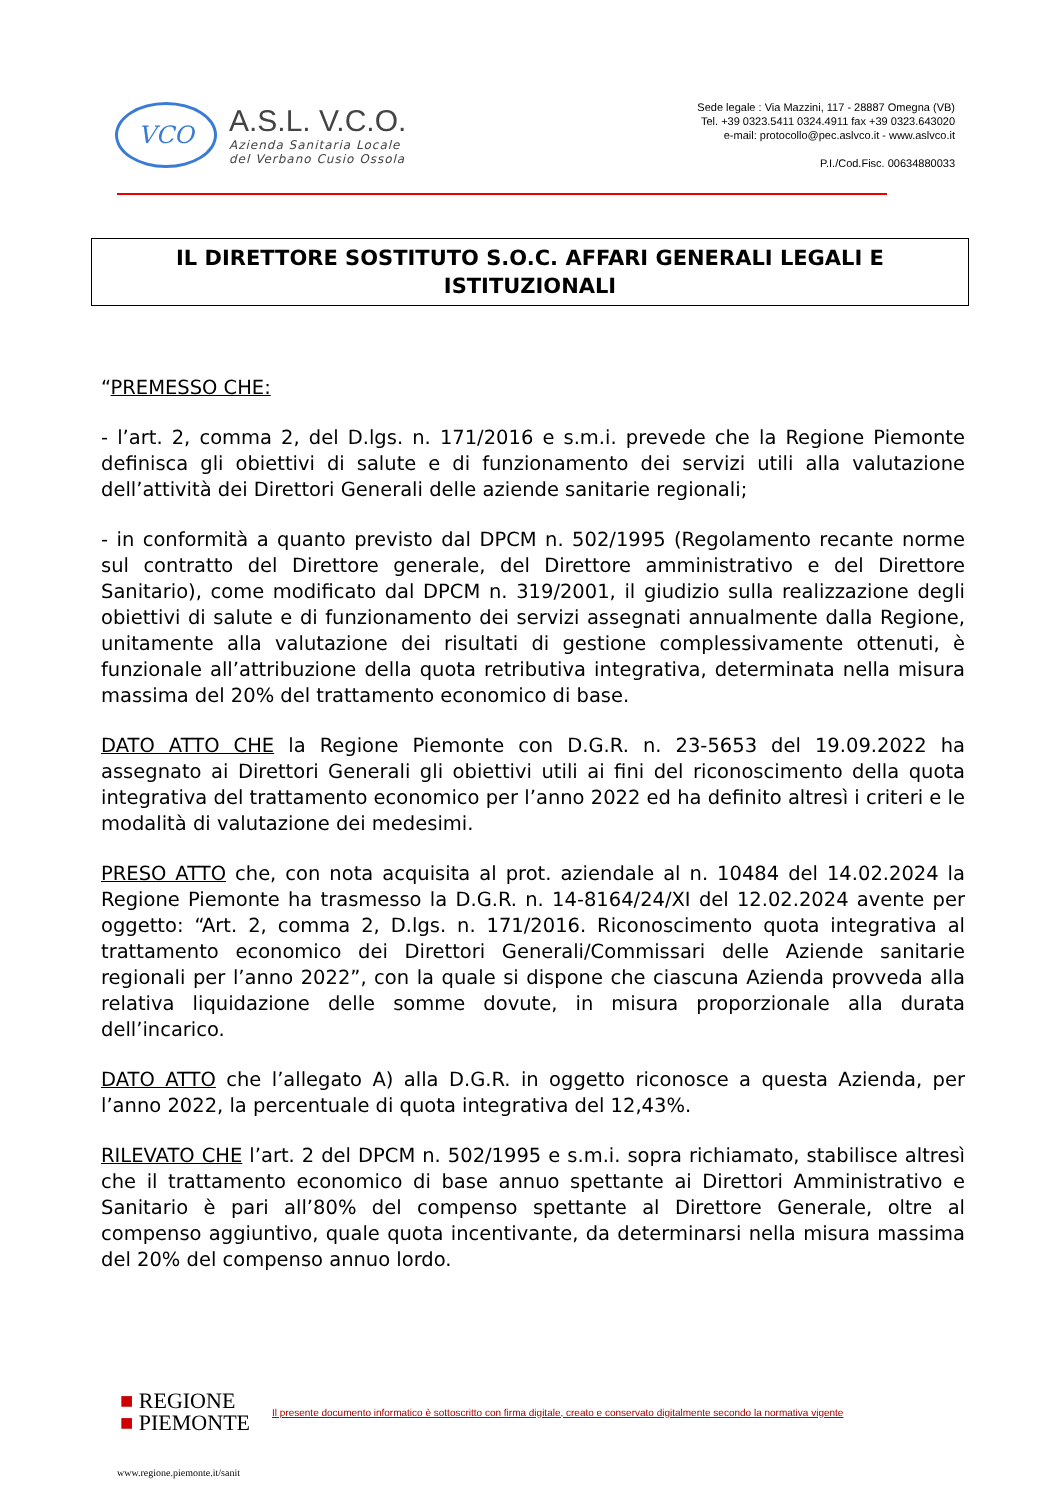VCO
A.S.L. V.C.O.
Azienda Sanitaria Locale
del Verbano Cusio Ossola
Sede legale : Via Mazzini, 117 - 28887 Omegna (VB)
Tel. +39 0323.5411 0324.4911 fax +39 0323.643020
e-mail: protocollo@pec.aslvco.it - www.aslvco.it
P.I./Cod.Fisc. 00634880033
IL DIRETTORE SOSTITUTO S.O.C. AFFARI GENERALI LEGALI E
ISTITUZIONALI
“PREMESSO CHE:
- l’art. 2, comma 2, del D.lgs. n. 171/2016 e s.m.i. prevede che la Regione Piemonte definisca gli obiettivi di salute e di funzionamento dei servizi utili alla valutazione dell’attività dei Direttori Generali delle aziende sanitarie regionali;
- in conformità a quanto previsto dal DPCM n. 502/1995 (Regolamento recante norme sul contratto del Direttore generale, del Direttore amministrativo e del Direttore Sanitario), come modificato dal DPCM n. 319/2001, il giudizio sulla realizzazione degli obiettivi di salute e di funzionamento dei servizi assegnati annualmente dalla Regione, unitamente alla valutazione dei risultati di gestione complessivamente ottenuti, è funzionale all’attribuzione della quota retributiva integrativa, determinata nella misura massima del 20% del trattamento economico di base.
DATO ATTO CHE la Regione Piemonte con D.G.R. n. 23-5653 del 19.09.2022 ha assegnato ai Direttori Generali gli obiettivi utili ai fini del riconoscimento della quota integrativa del trattamento economico per l’anno 2022 ed ha definito altresì i criteri e le modalità di valutazione dei medesimi.
PRESO ATTO che, con nota acquisita al prot. aziendale al n. 10484 del 14.02.2024 la Regione Piemonte ha trasmesso la D.G.R. n. 14-8164/24/XI del 12.02.2024 avente per oggetto: “Art. 2, comma 2, D.lgs. n. 171/2016. Riconoscimento quota integrativa al trattamento economico dei Direttori Generali/Commissari delle Aziende sanitarie regionali per l’anno 2022”, con la quale si dispone che ciascuna Azienda provveda alla relativa liquidazione delle somme dovute, in misura proporzionale alla durata dell’incarico.
DATO ATTO che l’allegato A) alla D.G.R. in oggetto riconosce a questa Azienda, per l’anno 2022, la percentuale di quota integrativa del 12,43%.
RILEVATO CHE l’art. 2 del DPCM n. 502/1995 e s.m.i. sopra richiamato, stabilisce altresì che il trattamento economico di base annuo spettante ai Direttori Amministrativo e Sanitario è pari all’80% del compenso spettante al Direttore Generale, oltre al compenso aggiuntivo, quale quota incentivante, da determinarsi nella misura massima del 20% del compenso annuo lordo.
■ REGIONE
■ PIEMONTE
Il presente documento informatico è sottoscritto con firma digitale, creato e conservato digitalmente secondo la normativa vigente
www.regione.piemonte.it/sanit